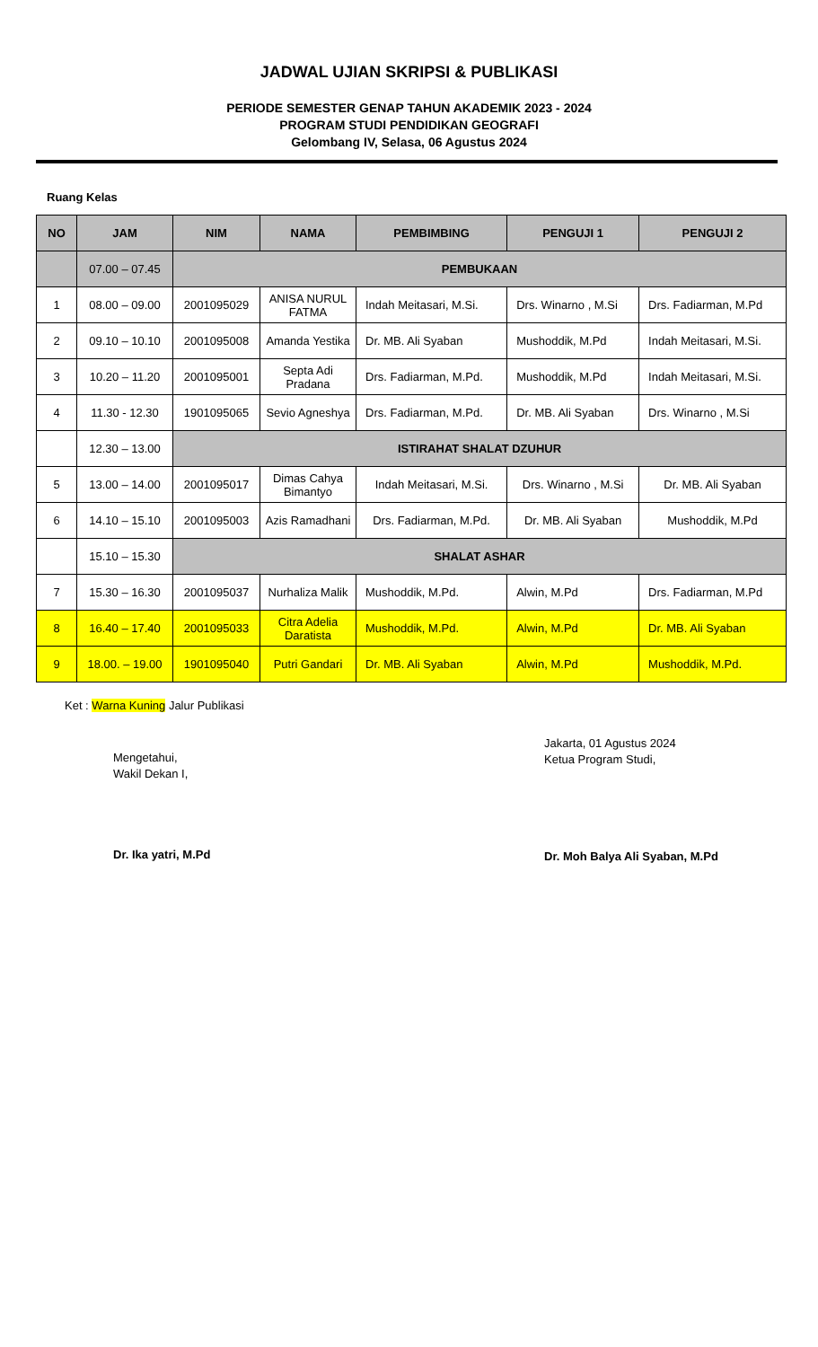JADWAL UJIAN SKRIPSI & PUBLIKASI
PERIODE SEMESTER GENAP TAHUN AKADEMIK 2023 - 2024
PROGRAM STUDI PENDIDIKAN GEOGRAFI
Gelombang IV, Selasa, 06 Agustus 2024
Ruang Kelas
| NO | JAM | NIM | NAMA | PEMBIMBING | PENGUJI 1 | PENGUJI 2 |
| --- | --- | --- | --- | --- | --- | --- |
| | 07.00 – 07.45 | PEMBUKAAN | | | | |
| 1 | 08.00 – 09.00 | 2001095029 | ANISA NURUL FATMA | Indah Meitasari, M.Si. | Drs. Winarno , M.Si | Drs. Fadiarman, M.Pd |
| 2 | 09.10 – 10.10 | 2001095008 | Amanda Yestika | Dr. MB. Ali Syaban | Mushoddik, M.Pd | Indah Meitasari, M.Si. |
| 3 | 10.20 – 11.20 | 2001095001 | Septa Adi Pradana | Drs. Fadiarman, M.Pd. | Mushoddik, M.Pd | Indah Meitasari, M.Si. |
| 4 | 11.30 - 12.30 | 1901095065 | Sevio Agneshya | Drs. Fadiarman, M.Pd. | Dr. MB. Ali Syaban | Drs. Winarno , M.Si |
| | 12.30 – 13.00 | ISTIRAHAT SHALAT DZUHUR | | | | |
| 5 | 13.00 – 14.00 | 2001095017 | Dimas Cahya Bimantyo | Indah Meitasari, M.Si. | Drs. Winarno , M.Si | Dr. MB. Ali Syaban |
| 6 | 14.10 – 15.10 | 2001095003 | Azis Ramadhani | Drs. Fadiarman, M.Pd. | Dr. MB. Ali Syaban | Mushoddik, M.Pd |
| | 15.10 – 15.30 | SHALAT ASHAR | | | | |
| 7 | 15.30 – 16.30 | 2001095037 | Nurhaliza Malik | Mushoddik, M.Pd. | Alwin, M.Pd | Drs. Fadiarman, M.Pd |
| 8 | 16.40 – 17.40 | 2001095033 | Citra Adelia Daratista | Mushoddik, M.Pd. | Alwin, M.Pd | Dr. MB. Ali Syaban |
| 9 | 18.00. – 19.00 | 1901095040 | Putri Gandari | Dr. MB. Ali Syaban | Alwin, M.Pd | Mushoddik, M.Pd. |
Ket : Warna Kuning Jalur Publikasi
Mengetahui,
Wakil Dekan I,
Dr. Ika yatri, M.Pd
Jakarta, 01 Agustus 2024
Ketua Program Studi,
Dr. Moh Balya Ali Syaban, M.Pd